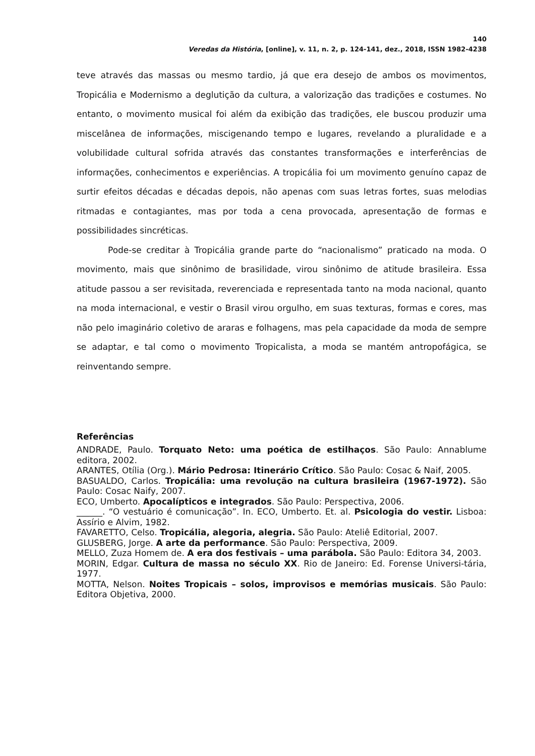140
Veredas da História, [online], v. 11, n. 2, p. 124-141, dez., 2018, ISSN 1982-4238
teve através das massas ou mesmo tardio, já que era desejo de ambos os movimentos, Tropicália e Modernismo a deglutição da cultura, a valorização das tradições e costumes. No entanto, o movimento musical foi além da exibição das tradições, ele buscou produzir uma miscelânea de informações, miscigenando tempo e lugares, revelando a pluralidade e a volubilidade cultural sofrida através das constantes transformações e interferências de informações, conhecimentos e experiências. A tropicália foi um movimento genuíno capaz de surtir efeitos décadas e décadas depois, não apenas com suas letras fortes, suas melodias ritmadas e contagiantes, mas por toda a cena provocada, apresentação de formas e possibilidades sincréticas.
Pode-se creditar à Tropicália grande parte do “nacionalismo” praticado na moda. O movimento, mais que sinônimo de brasilidade, virou sinônimo de atitude brasileira. Essa atitude passou a ser revisitada, reverenciada e representada tanto na moda nacional, quanto na moda internacional, e vestir o Brasil virou orgulho, em suas texturas, formas e cores, mas não pelo imaginário coletivo de araras e folhagens, mas pela capacidade da moda de sempre se adaptar, e tal como o movimento Tropicalista, a moda se mantém antropofágica, se reinventando sempre.
Referências
ANDRADE, Paulo. Torquato Neto: uma poética de estilhaços. São Paulo: Annablume editora, 2002.
ARANTES, Otília (Org.). Mário Pedrosa: Itinerário Crítico. São Paulo: Cosac & Naif, 2005.
BASUALDO, Carlos. Tropicália: uma revolução na cultura brasileira (1967-1972). São Paulo: Cosac Naify, 2007.
ECO, Umberto. Apocalípticos e integrados. São Paulo: Perspectiva, 2006.
______. “O vestuário é comunicação”. In. ECO, Umberto. Et. al. Psicologia do vestir. Lisboa: Assírio e Alvim, 1982.
FAVARETTO, Celso. Tropicália, alegoria, alegria. São Paulo: Ateliê Editorial, 2007.
GLUSBERG, Jorge. A arte da performance. São Paulo: Perspectiva, 2009.
MELLO, Zuza Homem de. A era dos festivais – uma parábola. São Paulo: Editora 34, 2003.
MORIN, Edgar. Cultura de massa no século XX. Rio de Janeiro: Ed. Forense Universi-tária, 1977.
MOTTA, Nelson. Noites Tropicais – solos, improvisos e memórias musicais. São Paulo: Editora Objetiva, 2000.